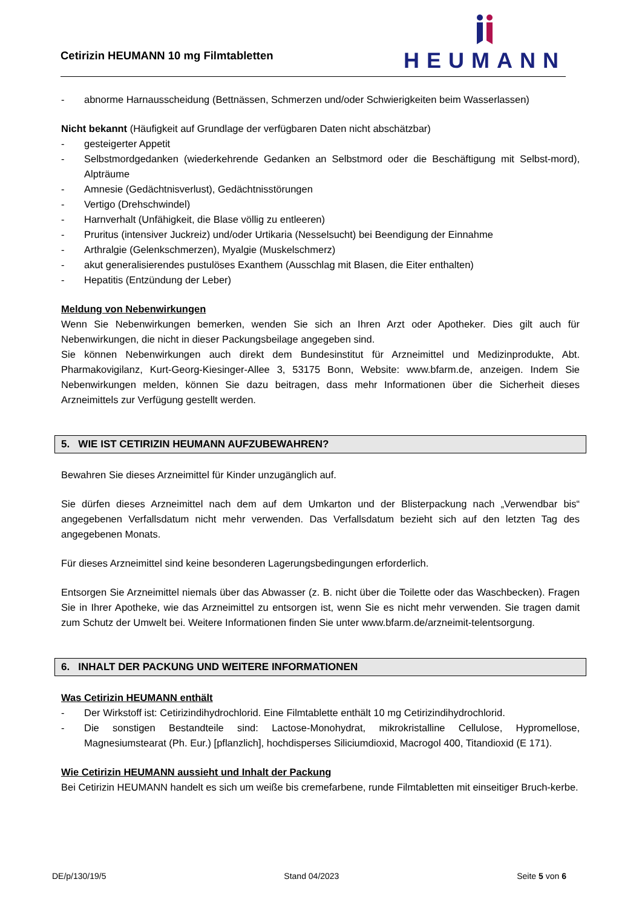Cetirizin HEUMANN 10 mg Filmtabletten
HEUMANN
- abnorme Harnausscheidung (Bettnässen, Schmerzen und/oder Schwierigkeiten beim Wasserlassen)
Nicht bekannt (Häufigkeit auf Grundlage der verfügbaren Daten nicht abschätzbar)
- gesteigerter Appetit
- Selbstmordgedanken (wiederkehrende Gedanken an Selbstmord oder die Beschäftigung mit Selbst-mord), Alpträume
- Amnesie (Gedächtnisverlust), Gedächtnisstörungen
- Vertigo (Drehschwindel)
- Harnverhalt (Unfähigkeit, die Blase völlig zu entleeren)
- Pruritus (intensiver Juckreiz) und/oder Urtikaria (Nesselsucht) bei Beendigung der Einnahme
- Arthralgie (Gelenkschmerzen), Myalgie (Muskelschmerz)
- akut generalisierendes pustulöses Exanthem (Ausschlag mit Blasen, die Eiter enthalten)
- Hepatitis (Entzündung der Leber)
Meldung von Nebenwirkungen
Wenn Sie Nebenwirkungen bemerken, wenden Sie sich an Ihren Arzt oder Apotheker. Dies gilt auch für Nebenwirkungen, die nicht in dieser Packungsbeilage angegeben sind.
Sie können Nebenwirkungen auch direkt dem Bundesinstitut für Arzneimittel und Medizinprodukte, Abt. Pharmakovigilanz, Kurt-Georg-Kiesinger-Allee 3, 53175 Bonn, Website: www.bfarm.de, anzeigen. Indem Sie Nebenwirkungen melden, können Sie dazu beitragen, dass mehr Informationen über die Sicherheit dieses Arzneimittels zur Verfügung gestellt werden.
5. WIE IST CETIRIZIN HEUMANN AUFZUBEWAHREN?
Bewahren Sie dieses Arzneimittel für Kinder unzugänglich auf.
Sie dürfen dieses Arzneimittel nach dem auf dem Umkarton und der Blisterpackung nach „Verwendbar bis“ angegebenen Verfallsdatum nicht mehr verwenden. Das Verfallsdatum bezieht sich auf den letzten Tag des angegebenen Monats.
Für dieses Arzneimittel sind keine besonderen Lagerungsbedingungen erforderlich.
Entsorgen Sie Arzneimittel niemals über das Abwasser (z. B. nicht über die Toilette oder das Waschbecken). Fragen Sie in Ihrer Apotheke, wie das Arzneimittel zu entsorgen ist, wenn Sie es nicht mehr verwenden. Sie tragen damit zum Schutz der Umwelt bei. Weitere Informationen finden Sie unter www.bfarm.de/arzneimit-telentsorgung.
6. INHALT DER PACKUNG UND WEITERE INFORMATIONEN
Was Cetirizin HEUMANN enthält
- Der Wirkstoff ist: Cetirizindihydrochlorid. Eine Filmtablette enthält 10 mg Cetirizindihydrochlorid.
- Die sonstigen Bestandteile sind: Lactose-Monohydrat, mikrokristalline Cellulose, Hypromellose, Magnesiumstearat (Ph. Eur.) [pflanzlich], hochdisperses Siliciumdioxid, Macrogol 400, Titandioxid (E 171).
Wie Cetirizin HEUMANN aussieht und Inhalt der Packung
Bei Cetirizin HEUMANN handelt es sich um weiße bis cremefarbene, runde Filmtabletten mit einseitiger Bruch-kerbe.
DE/p/130/19/5 Stand 04/2023 Seite 5 von 6